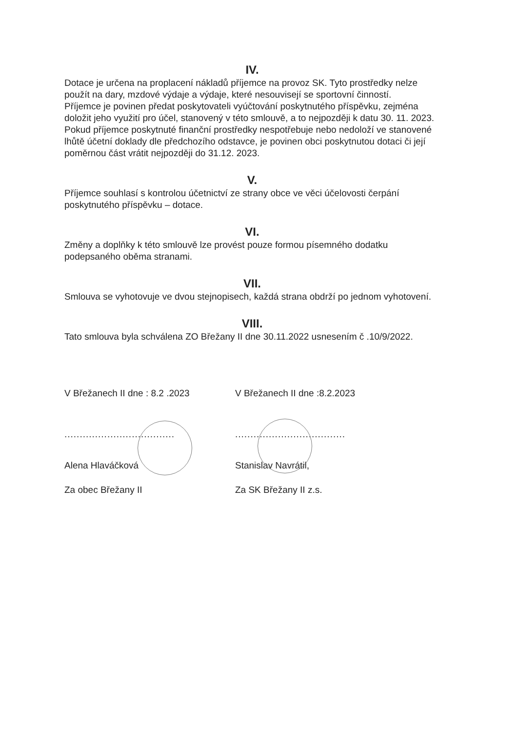IV.
Dotace je určena na proplacení nákladů příjemce na provoz SK. Tyto prostředky nelze použít na dary, mzdové výdaje a výdaje, které nesouvisejí se sportovní činností.
Příjemce je povinen předat poskytovateli vyúčtování poskytnutého příspěvku, zejména doložit jeho využití pro účel, stanovený v této smlouvě, a to nejpozději k datu 30. 11. 2023.
Pokud příjemce poskytnuté finanční prostředky nespotřebuje nebo nedoloží ve stanovené lhůtě účetní doklady dle předchozího odstavce, je povinen obci poskytnutou dotaci či její poměrnou část vrátit nejpozději do 31.12. 2023.
V.
Příjemce souhlasí s kontrolou účetnictví ze strany obce ve věci účelovosti čerpání poskytnutého příspěvku – dotace.
VI.
Změny a doplňky k této smlouvě lze provést pouze formou písemného dodatku podepsaného oběma stranami.
VII.
Smlouva se vyhotovuje ve dvou stejnopisech, každá strana obdrží po jednom vyhotovení.
VIII.
Tato smlouva byla schválena ZO Břežany II dne 30.11.2022 usnesením č .10/9/2022.
V Břežanech II dne : 8.2 .2023
....................................
Alena Hlaváčková
Za obec Břežany II
V Břežanech II dne :8.2.2023
....................................
Stanislav Navrátil,
Za SK Břežany II z.s.